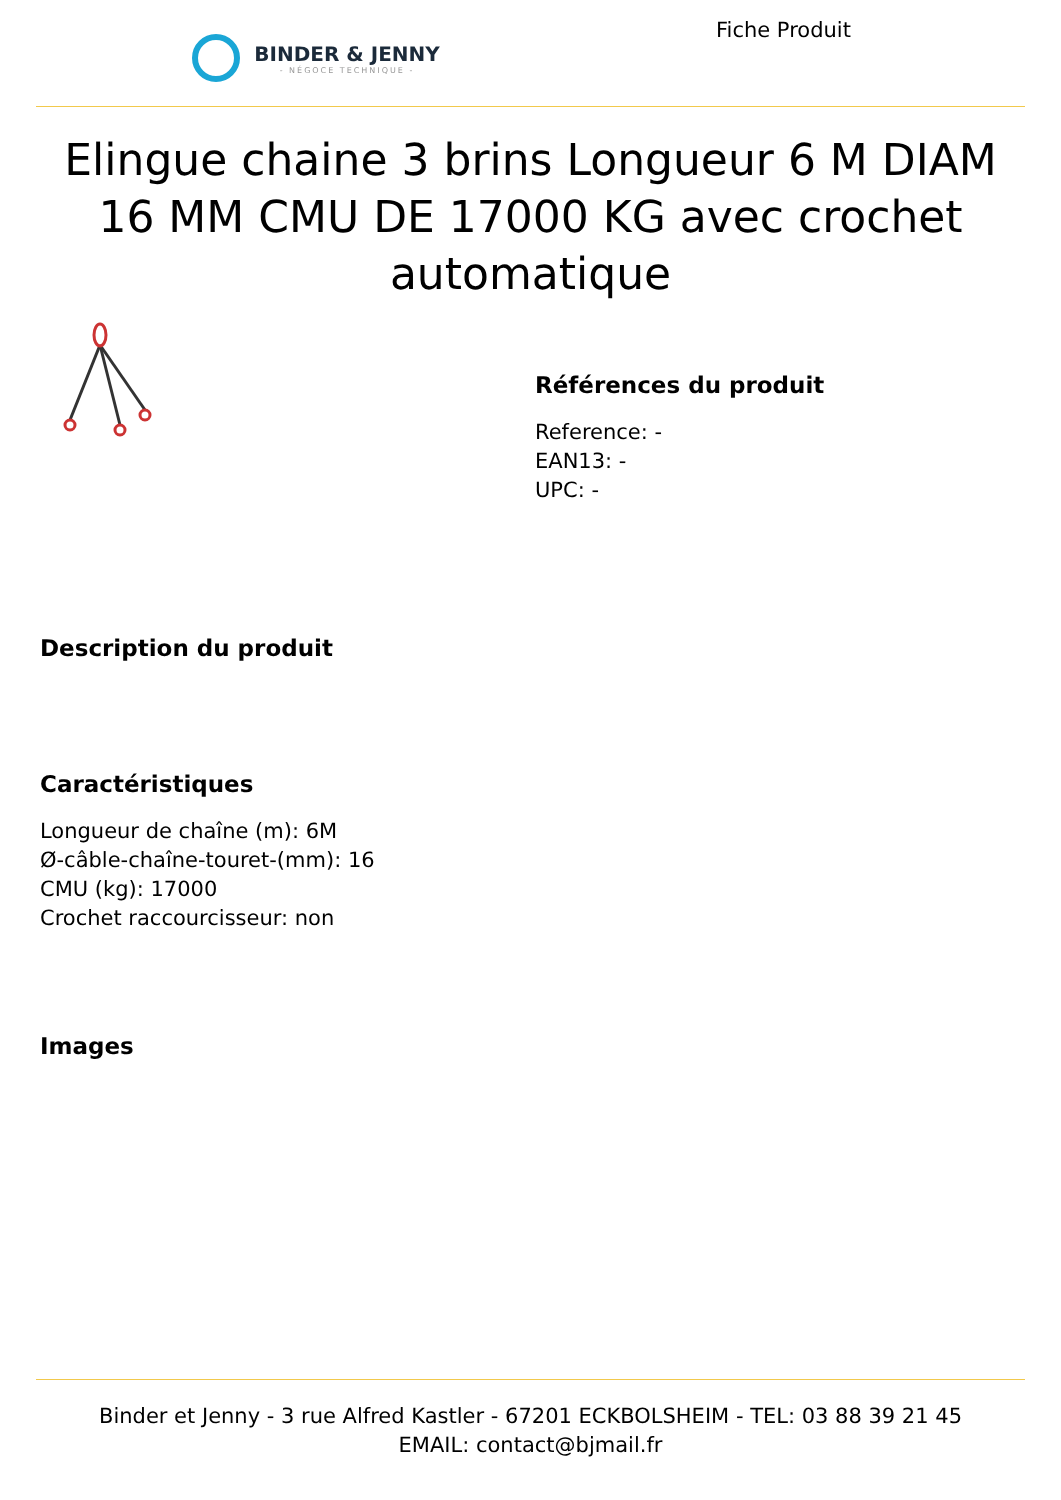BINDER & JENNY
- NÉGOCE TECHNIQUE -
Fiche Produit
Elingue chaine 3 brins Longueur 6 M DIAM 16 MM CMU DE 17000 KG avec crochet automatique
Références du produit
Reference: -
EAN13: -
UPC: -
Description du produit
Caractéristiques
Longueur de chaîne (m): 6M
Ø-câble-chaîne-touret-(mm): 16
CMU (kg): 17000
Crochet raccourcisseur: non
Images
Binder et Jenny - 3 rue Alfred Kastler - 67201 ECKBOLSHEIM - TEL: 03 88 39 21 45
EMAIL: contact@bjmail.fr